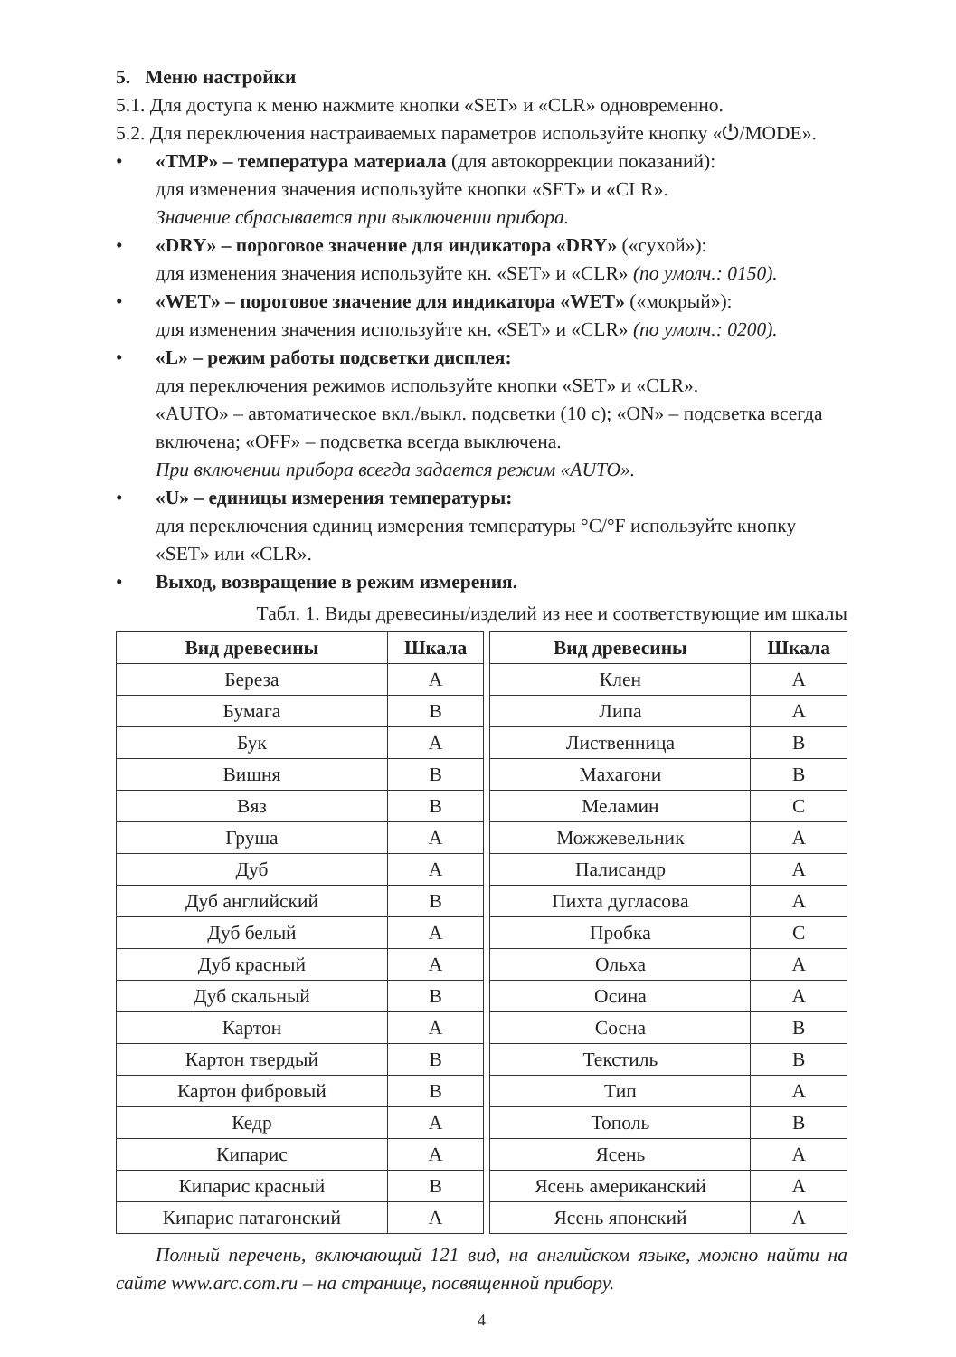5. Меню настройки
5.1. Для доступа к меню нажмите кнопки «SET» и «CLR» одновременно.
5.2. Для переключения настраиваемых параметров используйте кнопку «⏻/MODE».
• «TMP» – температура материала (для автокоррекции показаний):
для изменения значения используйте кнопки «SET» и «CLR».
Значение сбрасывается при выключении прибора.
• «DRY» – пороговое значение для индикатора «DRY» («сухой»):
для изменения значения используйте кн. «SET» и «CLR» (по умолч.: 0150).
• «WET» – пороговое значение для индикатора «WET» («мокрый»):
для изменения значения используйте кн. «SET» и «CLR» (по умолч.: 0200).
• «L» – режим работы подсветки дисплея:
для переключения режимов используйте кнопки «SET» и «CLR».
«AUTO» – автоматическое вкл./выкл. подсветки (10 с); «ON» – подсветка всегда включена; «OFF» – подсветка всегда выключена.
При включении прибора всегда задается режим «AUTO».
• «U» – единицы измерения температуры:
для переключения единиц измерения температуры °C/°F используйте кнопку «SET» или «CLR».
• Выход, возвращение в режим измерения.
Табл. 1. Виды древесины/изделий из нее и соответствующие им шкалы
| Вид древесины | Шкала | | Вид древесины | Шкала |
| --- | --- | --- | --- | --- |
| Береза | A | | Клен | A |
| Бумага | B | | Липа | A |
| Бук | A | | Лиственница | B |
| Вишня | B | | Махагони | B |
| Вяз | B | | Меламин | C |
| Груша | A | | Можжевельник | A |
| Дуб | A | | Палисандр | A |
| Дуб английский | B | | Пихта дугласова | A |
| Дуб белый | A | | Пробка | C |
| Дуб красный | A | | Ольха | A |
| Дуб скальный | B | | Осина | A |
| Картон | A | | Сосна | B |
| Картон твердый | B | | Текстиль | B |
| Картон фибровый | B | | Тип | A |
| Кедр | A | | Тополь | B |
| Кипарис | A | | Ясень | A |
| Кипарис красный | B | | Ясень американский | A |
| Кипарис патагонский | A | | Ясень японский | A |
Полный перечень, включающий 121 вид, на английском языке, можно найти на сайте www.arc.com.ru – на странице, посвященной прибору.
4